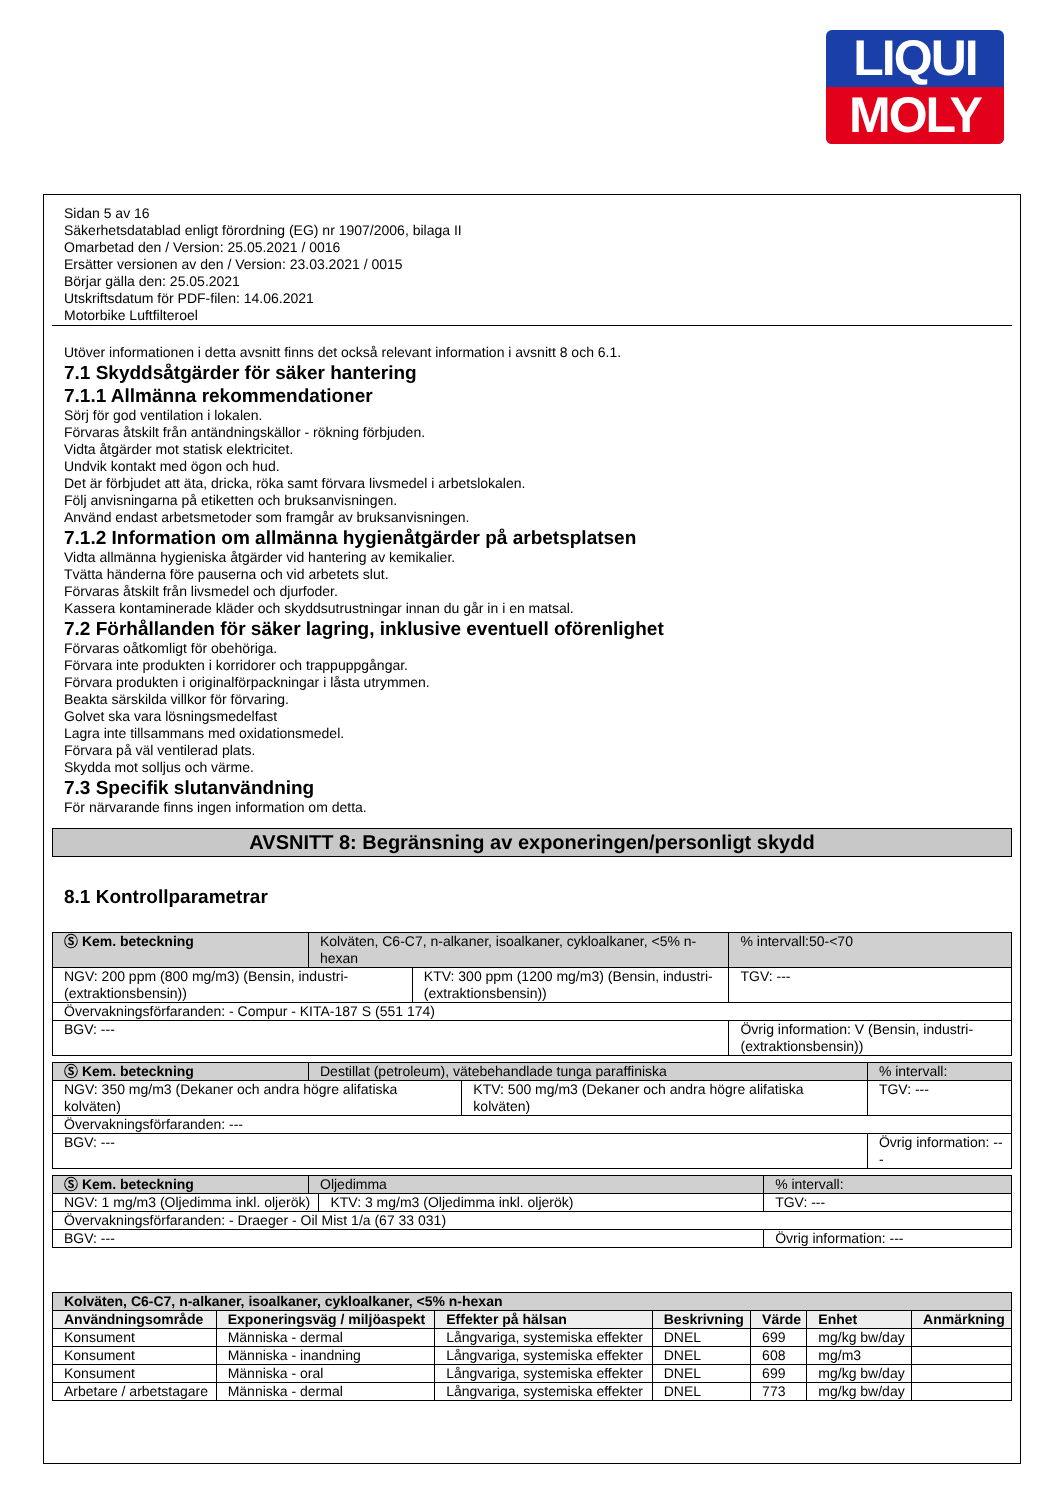LIQUI
MOLY
Sidan 5 av 16
Säkerhetsdatablad enligt förordning (EG) nr 1907/2006, bilaga II
Omarbetad den / Version: 25.05.2021 / 0016
Ersätter versionen av den / Version: 23.03.2021 / 0015
Börjar gälla den: 25.05.2021
Utskriftsdatum för PDF-filen: 14.06.2021
Motorbike Luftfilteroel
Utöver informationen i detta avsnitt finns det också relevant information i avsnitt 8 och 6.1.
7.1 Skyddsåtgärder för säker hantering
7.1.1 Allmänna rekommendationer
Sörj för god ventilation i lokalen.
Förvaras åtskilt från antändningskällor - rökning förbjuden.
Vidta åtgärder mot statisk elektricitet.
Undvik kontakt med ögon och hud.
Det är förbjudet att äta, dricka, röka samt förvara livsmedel i arbetslokalen.
Följ anvisningarna på etiketten och bruksanvisningen.
Använd endast arbetsmetoder som framgår av bruksanvisningen.
7.1.2 Information om allmänna hygienåtgärder på arbetsplatsen
Vidta allmänna hygieniska åtgärder vid hantering av kemikalier.
Tvätta händerna före pauserna och vid arbetets slut.
Förvaras åtskilt från livsmedel och djurfoder.
Kassera kontaminerade kläder och skyddsutrustningar innan du går in i en matsal.
7.2 Förhållanden för säker lagring, inklusive eventuell oförenlighet
Förvaras oåtkomligt för obehöriga.
Förvara inte produkten i korridorer och trappuppgångar.
Förvara produkten i originalförpackningar i låsta utrymmen.
Beakta särskilda villkor för förvaring.
Golvet ska vara lösningsmedelfast
Lagra inte tillsammans med oxidationsmedel.
Förvara på väl ventilerad plats.
Skydda mot solljus och värme.
7.3 Specifik slutanvändning
För närvarande finns ingen information om detta.
AVSNITT 8: Begränsning av exponeringen/personligt skydd
8.1 Kontrollparametrar
| Ⓢ Kem. beteckning | Kolväten, C6-C7, n-alkaner, isoalkaner, cykloalkaner, <5% n-hexan | | % intervall:50-<70 |
| NGV: 200 ppm (800 mg/m3) (Bensin, industri- (extraktionsbensin)) | | KTV: 300 ppm (1200 mg/m3) (Bensin, industri- (extraktionsbensin)) | TGV: --- |
| Övervakningsförfaranden: - Compur - KITA-187 S (551 174) | | | |
| BGV: --- | | | Övrig information: V (Bensin, industri- (extraktionsbensin)) |
| Ⓢ Kem. beteckning | Destillat (petroleum), vätebehandlade tunga paraffiniska | | % intervall: |
| NGV: 350 mg/m3 (Dekaner och andra högre alifatiska kolväten) | | KTV: 500 mg/m3 (Dekaner och andra högre alifatiska kolväten) | TGV: --- |
| Övervakningsförfaranden: --- | | | |
| BGV: --- | | | Övrig information: --- |
| Ⓢ Kem. beteckning | Oljedimma | | % intervall: |
| NGV: 1 mg/m3 (Oljedimma inkl. oljerök) | | KTV: 3 mg/m3 (Oljedimma inkl. oljerök) | TGV: --- |
| Övervakningsförfaranden: - Draeger - Oil Mist 1/a (67 33 031) | | | |
| BGV: --- | | | Övrig information: --- |
| Kolväten, C6-C7, n-alkaner, isoalkaner, cykloalkaner, <5% n-hexan | | | | | | |
| --- | --- | --- | --- | --- | --- | --- |
| Användningsområde | Exponeringsväg / miljöaspekt | Effekter på hälsan | Beskrivning | Värde | Enhet | Anmärkning |
| Konsument | Människa - dermal | Långvariga, systemiska effekter | DNEL | 699 | mg/kg bw/day | |
| Konsument | Människa - inandning | Långvariga, systemiska effekter | DNEL | 608 | mg/m3 | |
| Konsument | Människa - oral | Långvariga, systemiska effekter | DNEL | 699 | mg/kg bw/day | |
| Arbetare / arbetstagare | Människa - dermal | Långvariga, systemiska effekter | DNEL | 773 | mg/kg bw/day | |